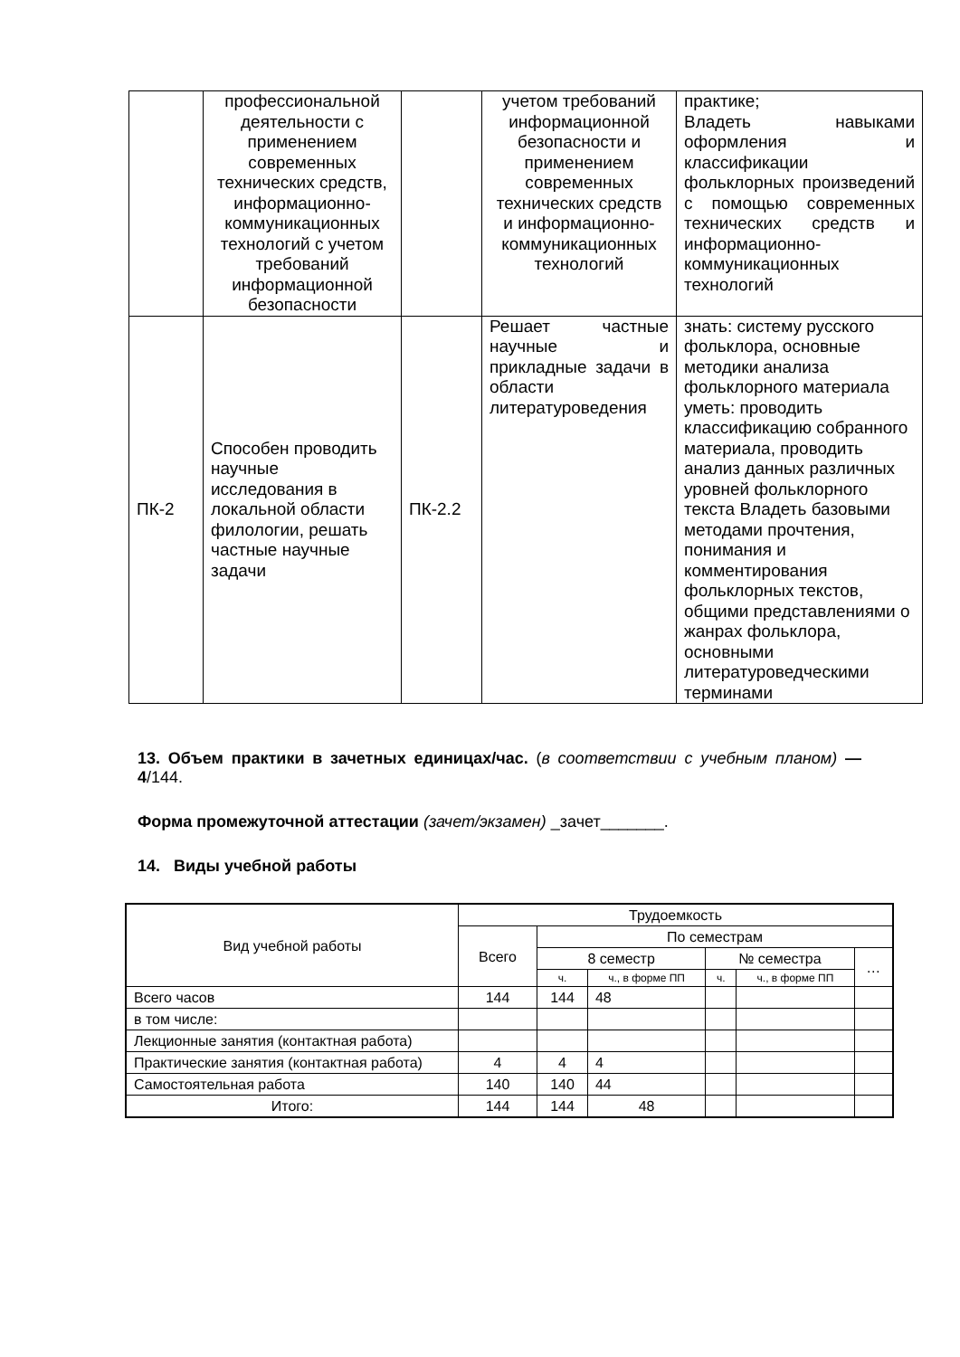| | профессиональной деятельности с применением современных технических средств, информационно-коммуникационных технологий с учетом требований информационной безопасности | | учетом требований информационной безопасности и применением современных технических средств и информационно-коммуникационных технологий | практике; Владеть навыками оформления и классификации фольклорных произведений с помощью современных технических средств и информационно-коммуникационных технологий |
| ПК-2 | Способен проводить научные исследования в локальной области филологии, решать частные научные задачи | ПК-2.2 | Решает частные научные и прикладные задачи в области литературоведения | знать: систему русского фольклора, основные методики анализа фольклорного материала уметь: проводить классификацию собранного материала, проводить анализ данных различных уровней фольклорного текста Владеть базовыми методами прочтения, понимания и комментирования фольклорных текстов, общими представлениями о жанрах фольклора, основными литературоведческими терминами |
13. Объем практики в зачетных единицах/час. (в соответствии с учебным планом) — 4/144.
Форма промежуточной аттестации (зачет/экзамен) _зачет_______.
14. Виды учебной работы
| Вид учебной работы | Трудоемкость | | | | | |
| | Всего | По семестрам | | | | |
| | | 8 семестр | | № семестра | | … |
| | | ч. | ч., в форме ПП | ч. | ч., в форме ПП | |
| Всего часов | 144 | 144 | 48 | | | |
| в том числе: | | | | | | |
| Лекционные занятия (контактная работа) | | | | | | |
| Практические занятия (контактная работа) | 4 | 4 | 4 | | | |
| Самостоятельная работа | 140 | 140 | 44 | | | |
| Итого: | 144 | 144 | 48 | | | |